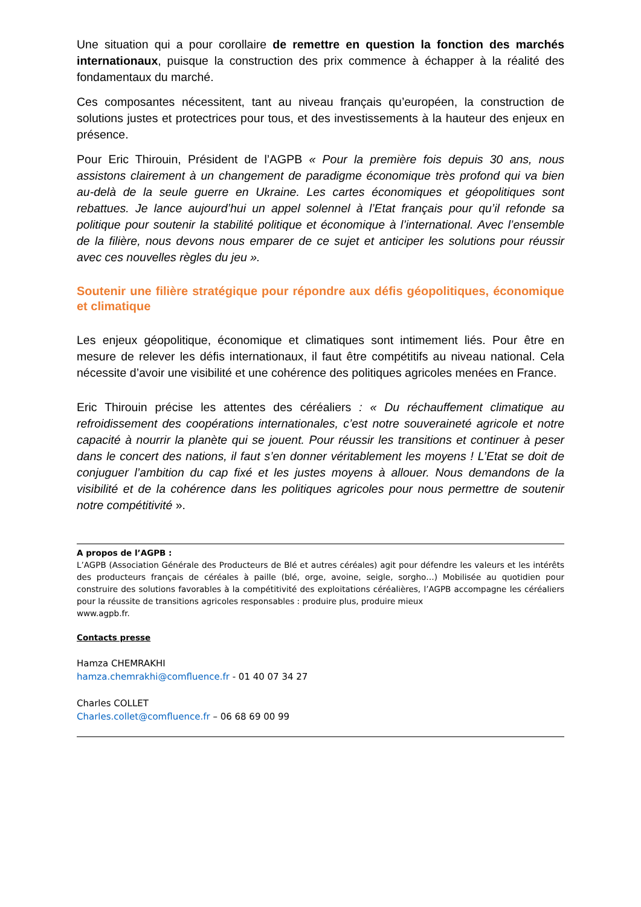Une situation qui a pour corollaire de remettre en question la fonction des marchés internationaux, puisque la construction des prix commence à échapper à la réalité des fondamentaux du marché.
Ces composantes nécessitent, tant au niveau français qu’européen, la construction de solutions justes et protectrices pour tous, et des investissements à la hauteur des enjeux en présence.
Pour Eric Thirouin, Président de l’AGPB « Pour la première fois depuis 30 ans, nous assistons clairement à un changement de paradigme économique très profond qui va bien au-delà de la seule guerre en Ukraine. Les cartes économiques et géopolitiques sont rebattues. Je lance aujourd’hui un appel solennel à l’Etat français pour qu’il refonde sa politique pour soutenir la stabilité politique et économique à l’international. Avec l’ensemble de la filière, nous devons nous emparer de ce sujet et anticiper les solutions pour réussir avec ces nouvelles règles du jeu ».
Soutenir une filière stratégique pour répondre aux défis géopolitiques, économique et climatique
Les enjeux géopolitique, économique et climatiques sont intimement liés. Pour être en mesure de relever les défis internationaux, il faut être compétitifs au niveau national. Cela nécessite d’avoir une visibilité et une cohérence des politiques agricoles menées en France.
Eric Thirouin précise les attentes des céréaliers : « Du réchauffement climatique au refroidissement des coopérations internationales, c’est notre souveraineté agricole et notre capacité à nourrir la planète qui se jouent. Pour réussir les transitions et continuer à peser dans le concert des nations, il faut s’en donner véritablement les moyens ! L’Etat se doit de conjuguer l’ambition du cap fixé et les justes moyens à allouer. Nous demandons de la visibilité et de la cohérence dans les politiques agricoles pour nous permettre de soutenir notre compétitivité ».
A propos de l’AGPB :
L’AGPB (Association Générale des Producteurs de Blé et autres céréales) agit pour défendre les valeurs et les intérêts des producteurs français de céréales à paille (blé, orge, avoine, seigle, sorgho…) Mobilisée au quotidien pour construire des solutions favorables à la compétitivité des exploitations céréalières, l’AGPB accompagne les céréaliers pour la réussite de transitions agricoles responsables : produire plus, produire mieux
www.agpb.fr.
Contacts presse
Hamza CHEMRAKHI
hamza.chemrakhi@comfluence.fr - 01 40 07 34 27
Charles COLLET
Charles.collet@comfluence.fr – 06 68 69 00 99